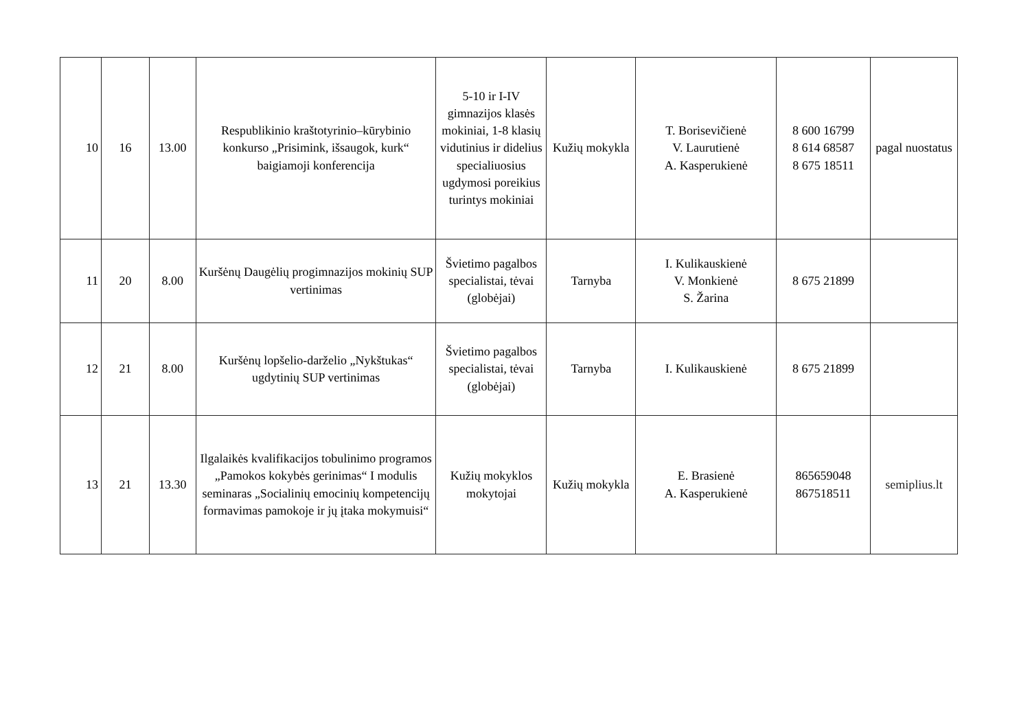| 10 | 16 | 13.00 | Respublikinio kraštotyrinio–kūrybinio konkurso „Prisimink, išsaugok, kurk“ baigiamoji konferencija | 5-10 ir I-IV gimnazijos klasės mokiniai, 1-8 klasių vidutinius ir didelius specialiuosius ugdymosi poreikius turintys mokiniai | Kužių mokykla | T. Borisevičienė V. Laurutienė A. Kasperukienė | 8 600 16799 8 614 68587 8 675 18511 | pagal nuostatus |
| 11 | 20 | 8.00 | Kuršėnų Daugėlių progimnazijos mokinių SUP vertinimas | Švietimo pagalbos specialistai, tėvai (globėjai) | Tarnyba | I. Kulikauskienė V. Monkienė S. Žarina | 8 675 21899 | |
| 12 | 21 | 8.00 | Kuršėnų lopšelio-darželio „Nykštukas“ ugdytinių SUP vertinimas | Švietimo pagalbos specialistai, tėvai (globėjai) | Tarnyba | I. Kulikauskienė | 8 675 21899 | |
| 13 | 21 | 13.30 | Ilgalaikės kvalifikacijos tobulinimo programos „Pamokos kokybės gerinimas“ I modulis seminaras „Socialinių emocinių kompetencijų formavimas pamokoje ir jų įtaka mokymuisi“ | Kužių mokyklos mokytojai | Kužių mokykla | E. Brasienė A. Kasperukienė | 865659048 867518511 | semiplius.lt |